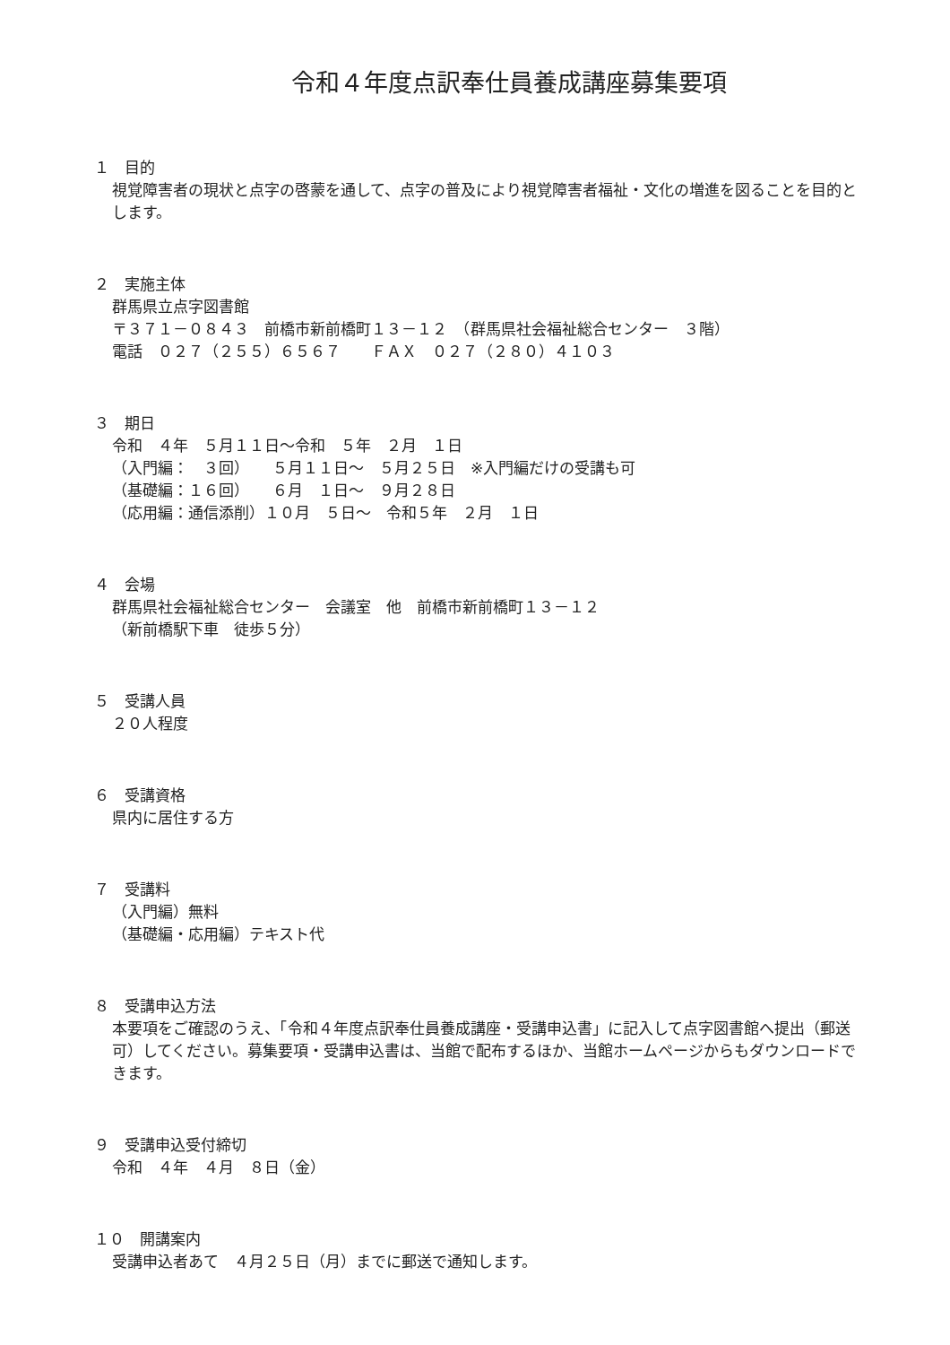令和４年度点訳奉仕員養成講座募集要項
１　目的
視覚障害者の現状と点字の啓蒙を通して、点字の普及により視覚障害者福祉・文化の増進を図ることを目的とします。
２　実施主体
群馬県立点字図書館
〒３７１－０８４３　前橋市新前橋町１３－１２　（群馬県社会福祉総合センター　３階）
電話　０２７（２５５）６５６７　　ＦＡＸ　０２７（２８０）４１０３
３　期日
令和　４年　５月１１日～令和　５年　２月　１日
（入門編：　３回）　　５月１１日～　５月２５日　※入門編だけの受講も可
（基礎編：１６回）　　６月　１日～　９月２８日
（応用編：通信添削）１０月　５日～　令和５年　２月　１日
４　会場
群馬県社会福祉総合センター　会議室　他　前橋市新前橋町１３－１２
（新前橋駅下車　徒歩５分）
５　受講人員
２０人程度
６　受講資格
県内に居住する方
７　受講料
（入門編）無料
（基礎編・応用編）テキスト代
８　受講申込方法
本要項をご確認のうえ、「令和４年度点訳奉仕員養成講座・受講申込書」に記入して点字図書館へ提出（郵送可）してください。募集要項・受講申込書は、当館で配布するほか、当館ホームページからもダウンロードできます。
９　受講申込受付締切
令和　４年　４月　８日（金）
１０　開講案内
受講申込者あて　４月２５日（月）までに郵送で通知します。